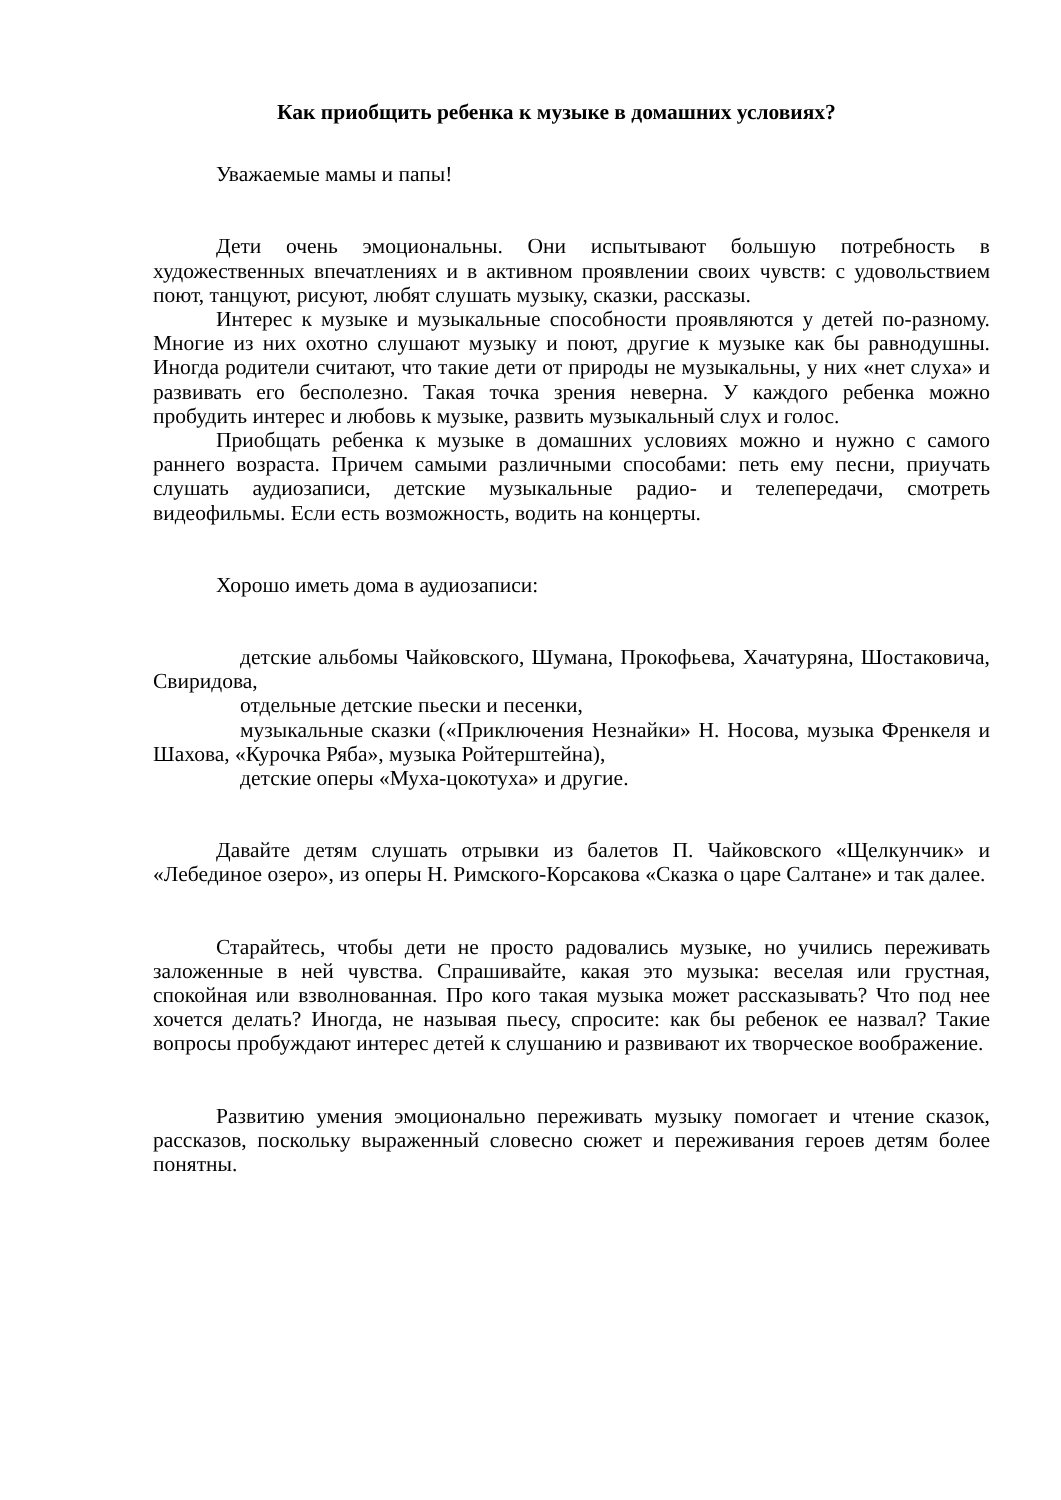Как приобщить ребенка к музыке в домашних условиях?
Уважаемые мамы и папы!
Дети очень эмоциональны. Они испытывают большую потребность в художественных впечатлениях и в активном проявлении своих чувств: с удовольствием поют, танцуют, рисуют, любят слушать музыку, сказки, рассказы.
Интерес к музыке и музыкальные способности проявляются у детей по-разному. Многие из них охотно слушают музыку и поют, другие к музыке как бы равнодушны. Иногда родители считают, что такие дети от природы не музыкальны, у них «нет слуха» и развивать его бесполезно. Такая точка зрения неверна. У каждого ребенка можно пробудить интерес и любовь к музыке, развить музыкальный слух и голос.
Приобщать ребенка к музыке в домашних условиях можно и нужно с самого раннего возраста. Причем самыми различными способами: петь ему песни, приучать слушать аудиозаписи, детские музыкальные радио- и телепередачи, смотреть видеофильмы. Если есть возможность, водить на концерты.
Хорошо иметь дома в аудиозаписи:
детские альбомы Чайковского, Шумана, Прокофьева, Хачатуряна, Шостаковича, Свиридова,
отдельные детские пьески и песенки,
музыкальные сказки («Приключения Незнайки» Н. Носова, музыка Френкеля и Шахова, «Курочка Ряба», музыка Ройтерштейна),
детские оперы «Муха-цокотуха» и другие.
Давайте детям слушать отрывки из балетов П. Чайковского «Щелкунчик» и «Лебединое озеро», из оперы Н. Римского-Корсакова «Сказка о царе Салтане» и так далее.
Старайтесь, чтобы дети не просто радовались музыке, но учились переживать заложенные в ней чувства. Спрашивайте, какая это музыка: веселая или грустная, спокойная или взволнованная. Про кого такая музыка может рассказывать? Что под нее хочется делать? Иногда, не называя пьесу, спросите: как бы ребенок ее назвал? Такие вопросы пробуждают интерес детей к слушанию и развивают их творческое воображение.
Развитию умения эмоционально переживать музыку помогает и чтение сказок, рассказов, поскольку выраженный словесно сюжет и переживания героев детям более понятны.